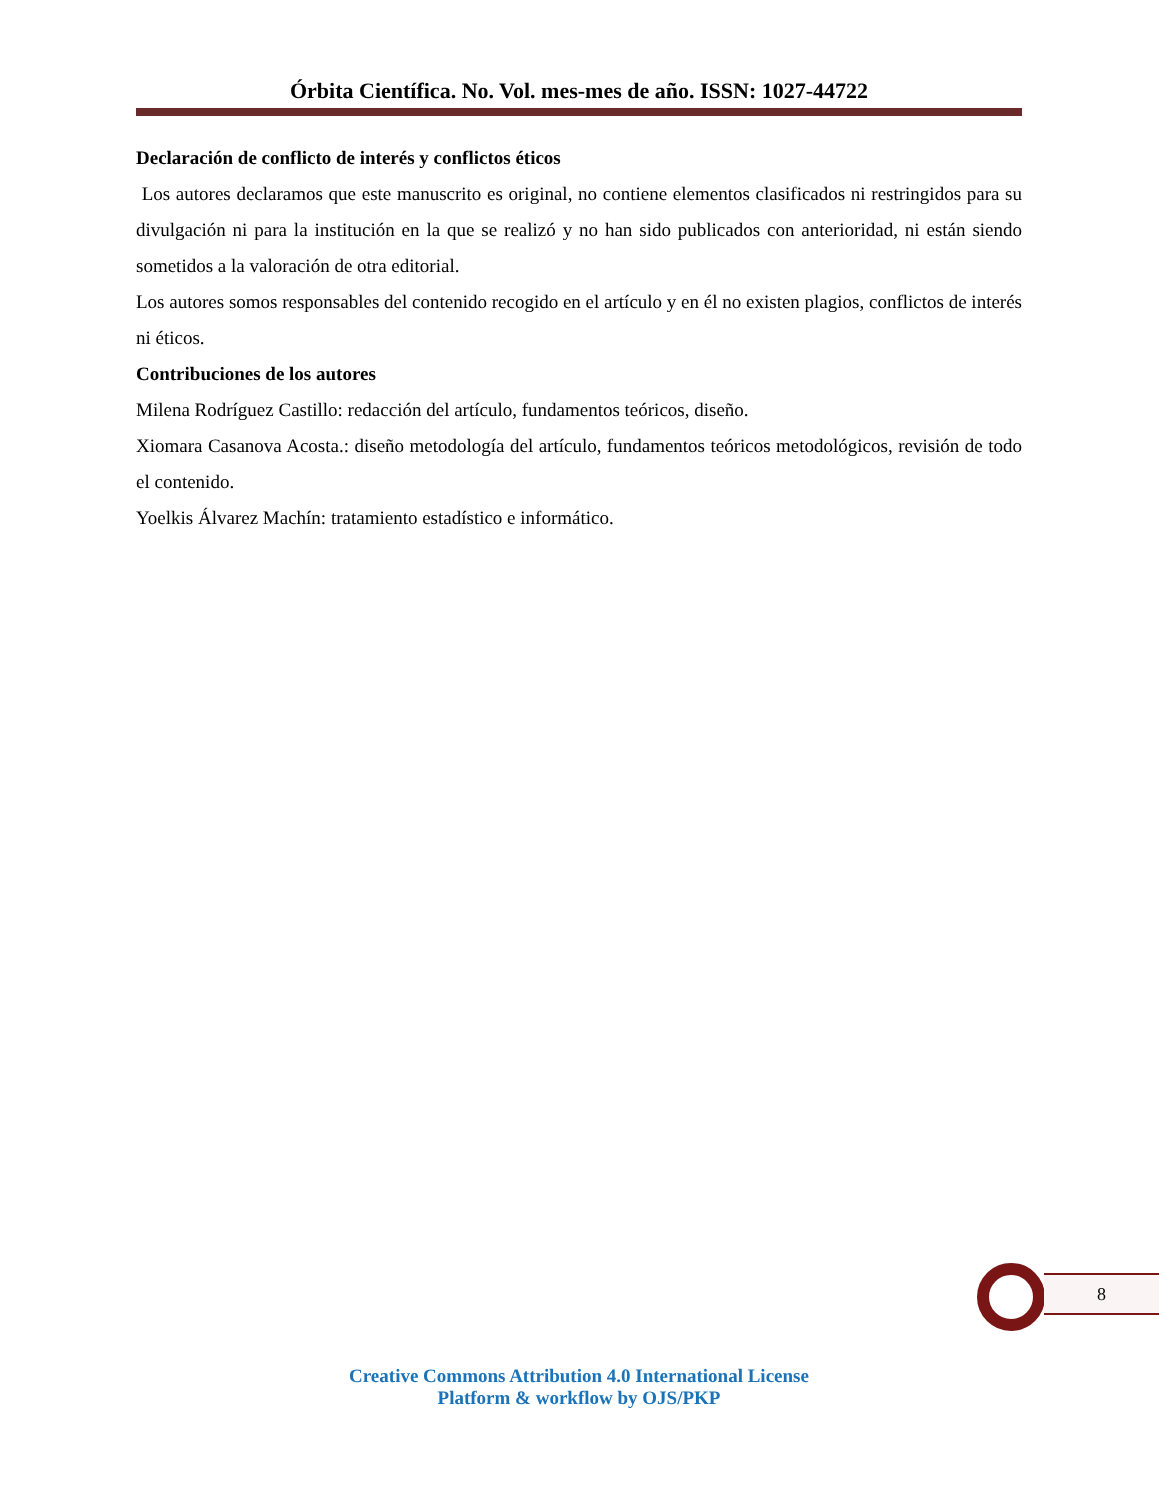Órbita Científica. No. Vol. mes-mes de año. ISSN: 1027-44722
Declaración de conflicto de interés y conflictos éticos
Los autores declaramos que este manuscrito es original, no contiene elementos clasificados ni restringidos para su divulgación ni para la institución en la que se realizó y no han sido publicados con anterioridad, ni están siendo sometidos a la valoración de otra editorial.
Los autores somos responsables del contenido recogido en el artículo y en él no existen plagios, conflictos de interés ni éticos.
Contribuciones de los autores
Milena Rodríguez Castillo: redacción del artículo, fundamentos teóricos, diseño.
Xiomara Casanova Acosta.: diseño metodología del artículo, fundamentos teóricos metodológicos, revisión de todo el contenido.
Yoelkis Álvarez Machín: tratamiento estadístico e informático.
8
Creative Commons Attribution 4.0 International License
Platform & workflow by OJS/PKP